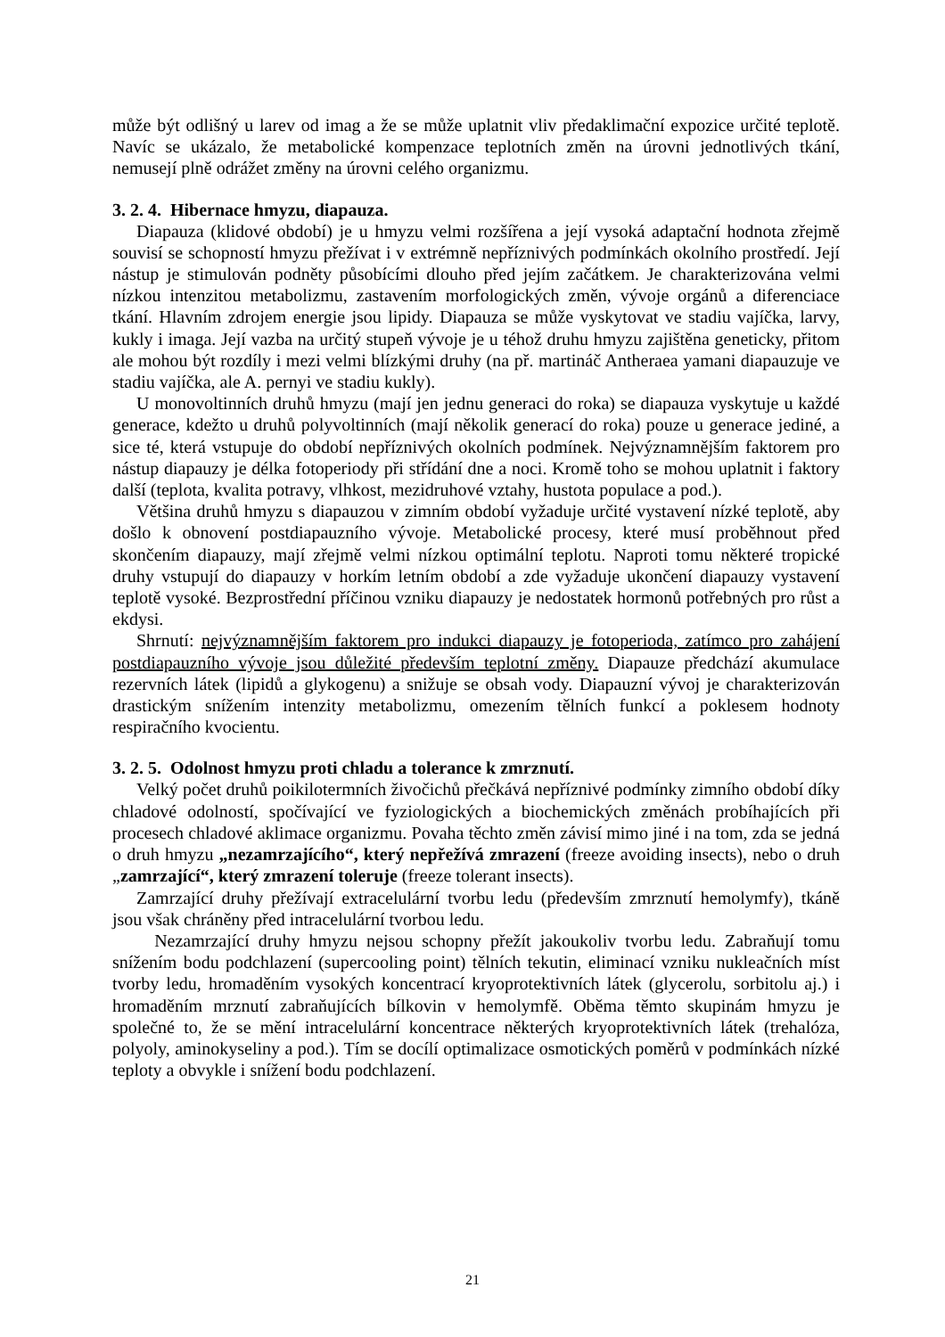může být odlišný u larev od imag a že se může uplatnit vliv předaklimační expozice určité teplotě. Navíc se ukázalo, že metabolické kompenzace teplotních změn na úrovni jednotlivých tkání, nemusejí plně odrážet změny na úrovni celého organizmu.
3. 2. 4. Hibernace hmyzu, diapauza.
Diapauza (klidové období) je u hmyzu velmi rozšířena a její vysoká adaptační hodnota zřejmě souvisí se schopností hmyzu přežívat i v extrémně nepříznivých podmínkách okolního prostředí. Její nástup je stimulován podněty působícími dlouho před jejím začátkem. Je charakterizována velmi nízkou intenzitou metabolizmu, zastavením morfologických změn, vývoje orgánů a diferenciace tkání. Hlavním zdrojem energie jsou lipidy. Diapauza se může vyskytovat ve stadiu vajíčka, larvy, kukly i imaga. Její vazba na určitý stupeň vývoje je u téhož druhu hmyzu zajištěna geneticky, přitom ale mohou být rozdíly i mezi velmi blízkými druhy (na př. martináč Antheraea yamani diapauzuje ve stadiu vajíčka, ale A. pernyi ve stadiu kukly).
U monovoltinních druhů hmyzu (mají jen jednu generaci do roka) se diapauza vyskytuje u každé generace, kdežto u druhů polyvoltinních (mají několik generací do roka) pouze u generace jediné, a sice té, která vstupuje do období nepříznivých okolních podmínek. Nejvýznamnějším faktorem pro nástup diapauzy je délka fotoperiody při střídání dne a noci. Kromě toho se mohou uplatnit i faktory další (teplota, kvalita potravy, vlhkost, mezidruhové vztahy, hustota populace a pod.).
Většina druhů hmyzu s diapauzou v zimním období vyžaduje určité vystavení nízké teplotě, aby došlo k obnovení postdiapauzního vývoje. Metabolické procesy, které musí proběhnout před skončením diapauzy, mají zřejmě velmi nízkou optimální teplotu. Naproti tomu některé tropické druhy vstupují do diapauzy v horkím letním období a zde vyžaduje ukončení diapauzy vystavení teplotě vysoké. Bezprostřední příčinou vzniku diapauzy je nedostatek hormonů potřebných pro růst a ekdysi.
Shrnutí: nejvýznamnějším faktorem pro indukci diapauzy je fotoperioda, zatímco pro zahájení postdiapauzního vývoje jsou důležité především teplotní změny. Diapauze předchází akumulace rezervních látek (lipidů a glykogenu) a snižuje se obsah vody. Diapauzní vývoj je charakterizován drastickým snížením intenzity metabolizmu, omezením tělních funkcí a poklesem hodnoty respiračního kvocientu.
3. 2. 5. Odolnost hmyzu proti chladu a tolerance k zmrznutí.
Velký počet druhů poikilotermních živočichů přečkává nepříznivé podmínky zimního období díky chladové odolností, spočívající ve fyziologických a biochemických změnách probíhajících při procesech chladové aklimace organizmu. Povaha těchto změn závisí mimo jiné i na tom, zda se jedná o druh hmyzu „nezamrzajícího“, který nepřežívá zmrazení (freeze avoiding insects), nebo o druh „zamrzající“, který zmrazení toleruje (freeze tolerant insects).
Zamrzající druhy přežívají extracelulární tvorbu ledu (především zmrznutí hemolymfy), tkáně jsou však chráněny před intracelulární tvorbou ledu.
Nezamrzající druhy hmyzu nejsou schopny přežít jakoukoliv tvorbu ledu. Zabraňují tomu snížením bodu podchlazení (supercooling point) tělních tekutin, eliminací vzniku nukleačních míst tvorby ledu, hromaděním vysokých koncentrací kryoprotektivních látek (glycerolu, sorbitolu aj.) i hromaděním mrznutí zabraňujících bílkovin v hemolymfě. Oběma těmto skupinám hmyzu je společné to, že se mění intracelulární koncentrace některých kryoprotektivních látek (trehalóza, polyoly, aminokyseliny a pod.). Tím se docílí optimalizace osmotických poměrů v podmínkách nízké teploty a obvykle i snížení bodu podchlazení.
21